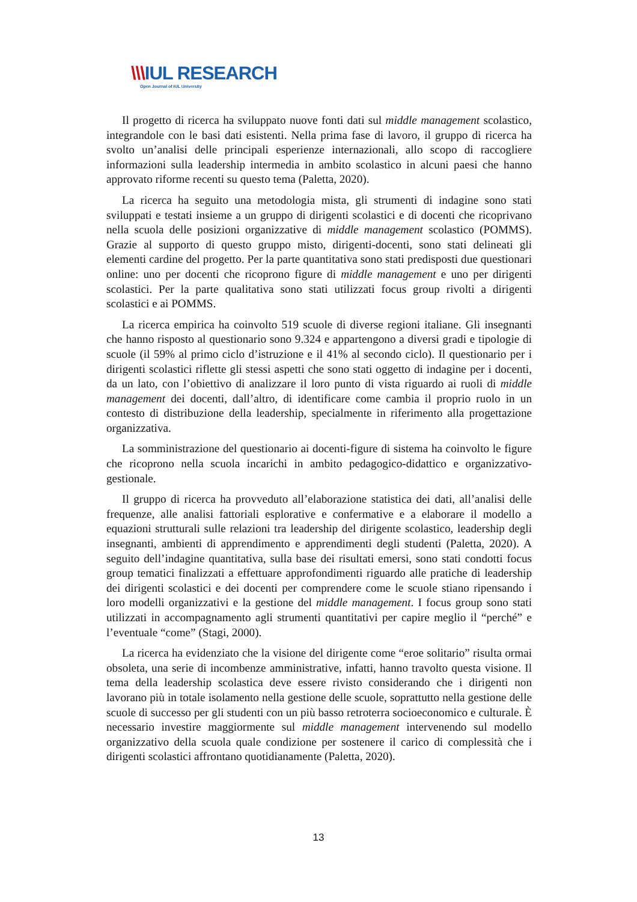\\\IUL RESEARCH
Open Journal of IUL University
Il progetto di ricerca ha sviluppato nuove fonti dati sul middle management scolastico, integrandole con le basi dati esistenti. Nella prima fase di lavoro, il gruppo di ricerca ha svolto un’analisi delle principali esperienze internazionali, allo scopo di raccogliere informazioni sulla leadership intermedia in ambito scolastico in alcuni paesi che hanno approvato riforme recenti su questo tema (Paletta, 2020).
La ricerca ha seguito una metodologia mista, gli strumenti di indagine sono stati sviluppati e testati insieme a un gruppo di dirigenti scolastici e di docenti che ricoprivano nella scuola delle posizioni organizzative di middle management scolastico (POMMS). Grazie al supporto di questo gruppo misto, dirigenti-docenti, sono stati delineati gli elementi cardine del progetto. Per la parte quantitativa sono stati predisposti due questionari online: uno per docenti che ricoprono figure di middle management e uno per dirigenti scolastici. Per la parte qualitativa sono stati utilizzati focus group rivolti a dirigenti scolastici e ai POMMS.
La ricerca empirica ha coinvolto 519 scuole di diverse regioni italiane. Gli insegnanti che hanno risposto al questionario sono 9.324 e appartengono a diversi gradi e tipologie di scuole (il 59% al primo ciclo d’istruzione e il 41% al secondo ciclo). Il questionario per i dirigenti scolastici riflette gli stessi aspetti che sono stati oggetto di indagine per i docenti, da un lato, con l’obiettivo di analizzare il loro punto di vista riguardo ai ruoli di middle management dei docenti, dall’altro, di identificare come cambia il proprio ruolo in un contesto di distribuzione della leadership, specialmente in riferimento alla progettazione organizzativa.
La somministrazione del questionario ai docenti-figure di sistema ha coinvolto le figure che ricoprono nella scuola incarichi in ambito pedagogico-didattico e organizzativo-gestionale.
Il gruppo di ricerca ha provveduto all’elaborazione statistica dei dati, all’analisi delle frequenze, alle analisi fattoriali esplorative e confermative e a elaborare il modello a equazioni strutturali sulle relazioni tra leadership del dirigente scolastico, leadership degli insegnanti, ambienti di apprendimento e apprendimenti degli studenti (Paletta, 2020). A seguito dell’indagine quantitativa, sulla base dei risultati emersi, sono stati condotti focus group tematici finalizzati a effettuare approfondimenti riguardo alle pratiche di leadership dei dirigenti scolastici e dei docenti per comprendere come le scuole stiano ripensando i loro modelli organizzativi e la gestione del middle management. I focus group sono stati utilizzati in accompagnamento agli strumenti quantitativi per capire meglio il “perché” e l’eventuale “come” (Stagi, 2000).
La ricerca ha evidenziato che la visione del dirigente come “eroe solitario” risulta ormai obsoleta, una serie di incombenze amministrative, infatti, hanno travolto questa visione. Il tema della leadership scolastica deve essere rivisto considerando che i dirigenti non lavorano più in totale isolamento nella gestione delle scuole, soprattutto nella gestione delle scuole di successo per gli studenti con un più basso retroterra socioeconomico e culturale. È necessario investire maggiormente sul middle management intervenendo sul modello organizzativo della scuola quale condizione per sostenere il carico di complessità che i dirigenti scolastici affrontano quotidianamente (Paletta, 2020).
13